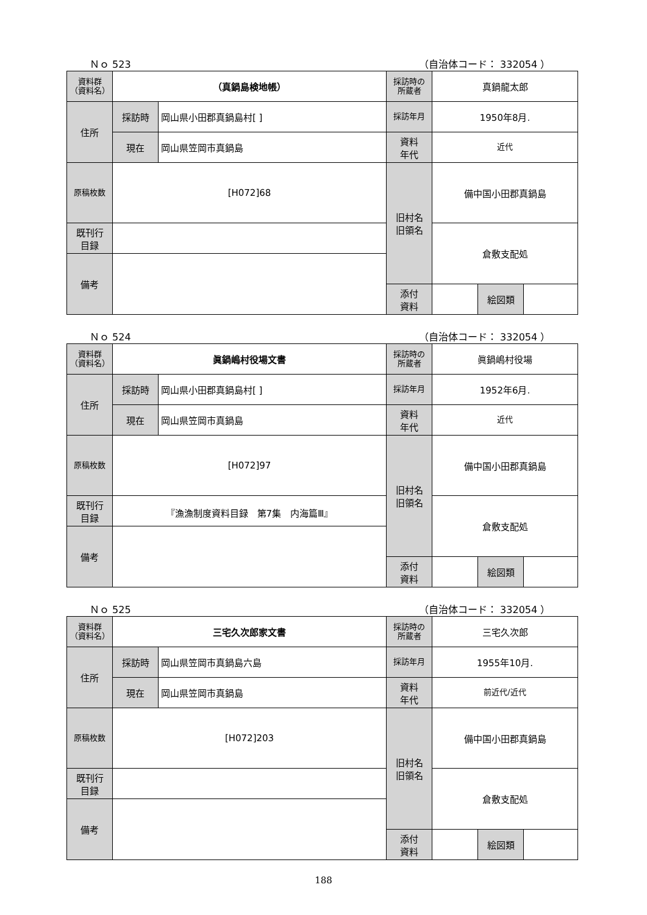Ｎｏ 523 （自治体コード： 332054 ）
| 資料群 （資料名） | （真鍋島検地帳） | | 採訪時の 所蔵者 | 真鍋龍太郎 | | |
| 住所 | 採訪時 | 岡山県小田郡真鍋島村[ ] | 採訪年月 | 1950年8月. | | |
| | 現在 | 岡山県笠岡市真鍋島 | 資料 年代 | 近代 | | |
| 原稿枚数 | [H072]68 | | 旧村名 旧領名 | 備中国小田郡真鍋島 | | |
| 既刊行 目録 | | | | 倉敷支配処 | | |
| 備考 | | | | | | |
| | | | 添付 資料 | | 絵図類 | |
Ｎｏ 524 （自治体コード： 332054 ）
| 資料群 （資料名） | 眞鍋嶋村役場文書 | | 採訪時の 所蔵者 | 眞鍋嶋村役場 | | |
| 住所 | 採訪時 | 岡山県小田郡真鍋島村[ ] | 採訪年月 | 1952年6月. | | |
| | 現在 | 岡山県笠岡市真鍋島 | 資料 年代 | 近代 | | |
| 原稿枚数 | [H072]97 | | 旧村名 旧領名 | 備中国小田郡真鍋島 | | |
| 既刊行 目録 | 『漁漁制度資料目録 第7集 内海篇Ⅲ』 | | | 倉敷支配処 | | |
| 備考 | | | | | | |
| | | | 添付 資料 | | 絵図類 | |
Ｎｏ 525 （自治体コード： 332054 ）
| 資料群 （資料名） | 三宅久次郎家文書 | | 採訪時の 所蔵者 | 三宅久次郎 | | |
| 住所 | 採訪時 | 岡山県笠岡市真鍋島六島 | 採訪年月 | 1955年10月. | | |
| | 現在 | 岡山県笠岡市真鍋島 | 資料 年代 | 前近代/近代 | | |
| 原稿枚数 | [H072]203 | | 旧村名 旧領名 | 備中国小田郡真鍋島 | | |
| 既刊行 目録 | | | | 倉敷支配処 | | |
| 備考 | | | | | | |
| | | | 添付 資料 | | 絵図類 | |
188